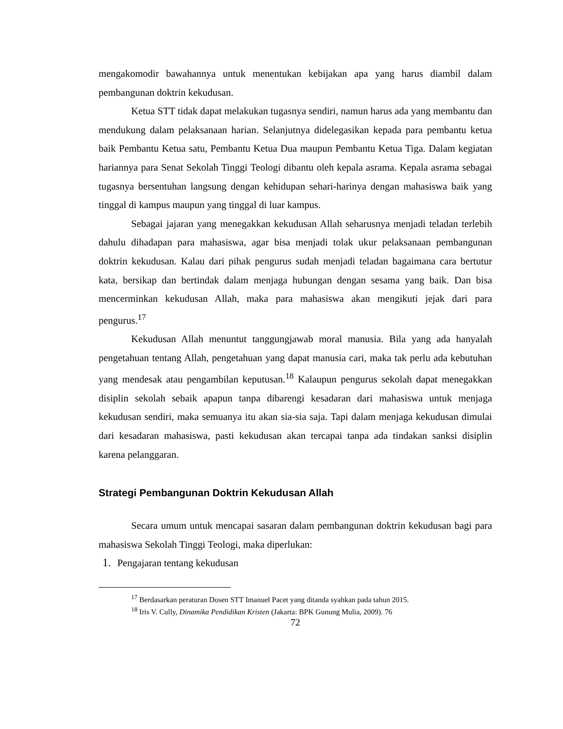mengakomodir bawahannya untuk menentukan kebijakan apa yang harus diambil dalam pembangunan doktrin kekudusan.
Ketua STT tidak dapat melakukan tugasnya sendiri, namun harus ada yang membantu dan mendukung dalam pelaksanaan harian. Selanjutnya didelegasikan kepada para pembantu ketua baik Pembantu Ketua satu, Pembantu Ketua Dua maupun Pembantu Ketua Tiga. Dalam kegiatan hariannya para Senat Sekolah Tinggi Teologi dibantu oleh kepala asrama. Kepala asrama sebagai tugasnya bersentuhan langsung dengan kehidupan sehari-harinya dengan mahasiswa baik yang tinggal di kampus maupun yang tinggal di luar kampus.
Sebagai jajaran yang menegakkan kekudusan Allah seharusnya menjadi teladan terlebih dahulu dihadapan para mahasiswa, agar bisa menjadi tolak ukur pelaksanaan pembangunan doktrin kekudusan. Kalau dari pihak pengurus sudah menjadi teladan bagaimana cara bertutur kata, bersikap dan bertindak dalam menjaga hubungan dengan sesama yang baik. Dan bisa mencerminkan kekudusan Allah, maka para mahasiswa akan mengikuti jejak dari para pengurus.<sup>17</sup>
Kekudusan Allah menuntut tanggungjawab moral manusia. Bila yang ada hanyalah pengetahuan tentang Allah, pengetahuan yang dapat manusia cari, maka tak perlu ada kebutuhan yang mendesak atau pengambilan keputusan.<sup>18</sup> Kalaupun pengurus sekolah dapat menegakkan disiplin sekolah sebaik apapun tanpa dibarengi kesadaran dari mahasiswa untuk menjaga kekudusan sendiri, maka semuanya itu akan sia-sia saja. Tapi dalam menjaga kekudusan dimulai dari kesadaran mahasiswa, pasti kekudusan akan tercapai tanpa ada tindakan sanksi disiplin karena pelanggaran.
Strategi Pembangunan Doktrin Kekudusan Allah
Secara umum untuk mencapai sasaran dalam pembangunan doktrin kekudusan bagi para mahasiswa Sekolah Tinggi Teologi, maka diperlukan:
1. Pengajaran tentang kekudusan
<sup>17</sup> Berdasarkan peraturan Dosen STT Imanuel Pacet yang ditanda syahkan pada tahun 2015.
<sup>18</sup> Iris V. Cully, Dinamika Pendidikan Kristen (Jakarta: BPK Gunung Mulia, 2009). 76
72